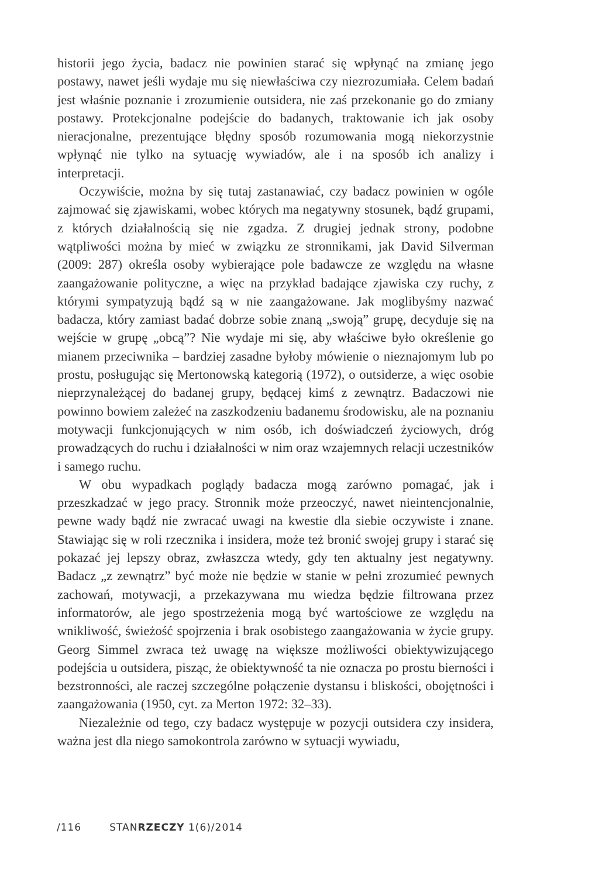historii jego życia, badacz nie powinien starać się wpłynąć na zmianę jego postawy, nawet jeśli wydaje mu się niewłaściwa czy niezrozumiała. Celem badań jest właśnie poznanie i zrozumienie outsidera, nie zaś przekonanie go do zmiany postawy. Protekcjonalne podejście do badanych, traktowanie ich jak osoby nieracjonalne, prezentujące błędny sposób rozumowania mogą niekorzystnie wpłynąć nie tylko na sytuację wywiadów, ale i na sposób ich analizy i interpretacji.
Oczywiście, można by się tutaj zastanawiać, czy badacz powinien w ogóle zajmować się zjawiskami, wobec których ma negatywny stosunek, bądź grupami, z których działalnością się nie zgadza. Z drugiej jednak strony, podobne wątpliwości można by mieć w związku ze stronnikami, jak David Silverman (2009: 287) określa osoby wybierające pole badawcze ze względu na własne zaangażowanie polityczne, a więc na przykład badające zjawiska czy ruchy, z którymi sympatyzują bądź są w nie zaangażowane. Jak moglibyśmy nazwać badacza, który zamiast badać dobrze sobie znaną „swoją” grupę, decyduje się na wejście w grupę „obcą”? Nie wydaje mi się, aby właściwe było określenie go mianem przeciwnika – bardziej zasadne byłoby mówienie o nieznajomym lub po prostu, posługując się Mertonowską kategorią (1972), o outsiderze, a więc osobie nieprzynależącej do badanej grupy, będącej kimś z zewnątrz. Badaczowi nie powinno bowiem zależeć na zaszkodzeniu badanemu środowisku, ale na poznaniu motywacji funkcjonujących w nim osób, ich doświadczeń życiowych, dróg prowadzących do ruchu i działalności w nim oraz wzajemnych relacji uczestników i samego ruchu.
W obu wypadkach poglądy badacza mogą zarówno pomagać, jak i przeszkadzać w jego pracy. Stronnik może przeoczyć, nawet nieintencjonalnie, pewne wady bądź nie zwracać uwagi na kwestie dla siebie oczywiste i znane. Stawiając się w roli rzecznika i insidera, może też bronić swojej grupy i starać się pokazać jej lepszy obraz, zwłaszcza wtedy, gdy ten aktualny jest negatywny. Badacz „z zewnątrz” być może nie będzie w stanie w pełni zrozumieć pewnych zachowań, motywacji, a przekazywana mu wiedza będzie filtrowana przez informatorów, ale jego spostrzeżenia mogą być wartościowe ze względu na wnikliwość, świeżość spojrzenia i brak osobistego zaangażowania w życie grupy. Georg Simmel zwraca też uwagę na większe możliwości obiektywizującego podejścia u outsidera, pisząc, że obiektywność ta nie oznacza po prostu bierności i bezstronności, ale raczej szczególne połączenie dystansu i bliskości, obojętności i zaangażowania (1950, cyt. za Merton 1972: 32–33).
Niezależnie od tego, czy badacz występuje w pozycji outsidera czy insidera, ważna jest dla niego samokontrola zarówno w sytuacji wywiadu,
/116 STANRZECZY 1(6)/2014